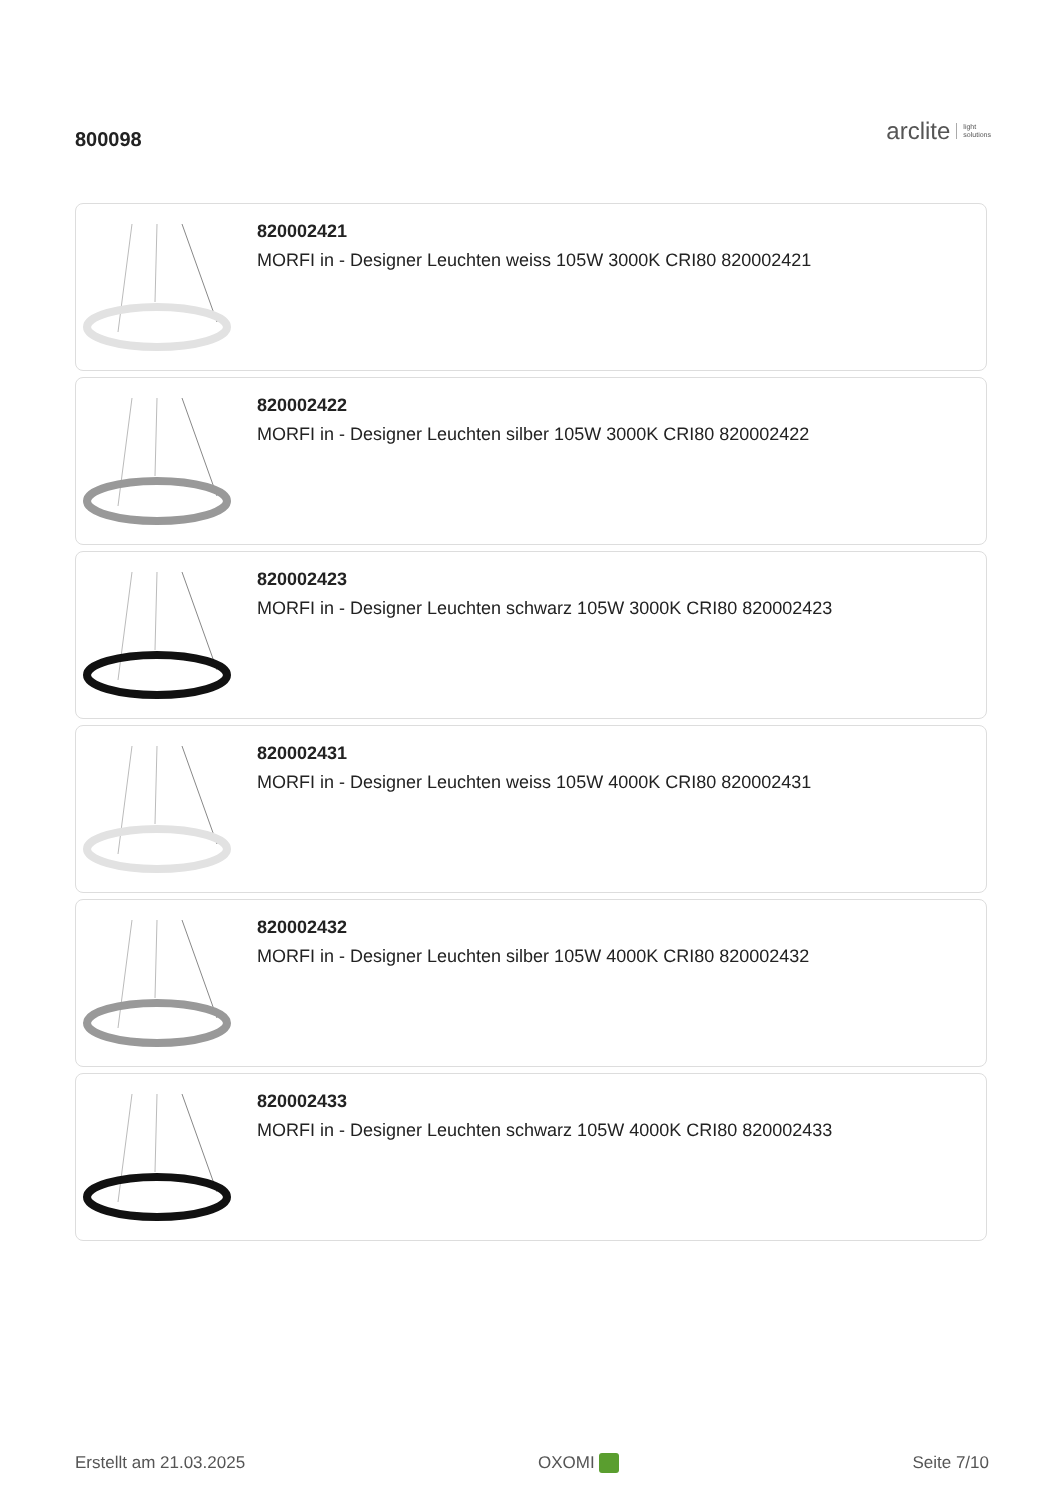800098
arclite light
solutions
820002421
MORFI in - Designer Leuchten weiss 105W 3000K CRI80 820002421
820002422
MORFI in - Designer Leuchten silber 105W 3000K CRI80 820002422
820002423
MORFI in - Designer Leuchten schwarz 105W 3000K CRI80 820002423
820002431
MORFI in - Designer Leuchten weiss 105W 4000K CRI80 820002431
820002432
MORFI in - Designer Leuchten silber 105W 4000K CRI80 820002432
820002433
MORFI in - Designer Leuchten schwarz 105W 4000K CRI80 820002433
Erstellt am 21.03.2025 OXOMI Seite 7/10